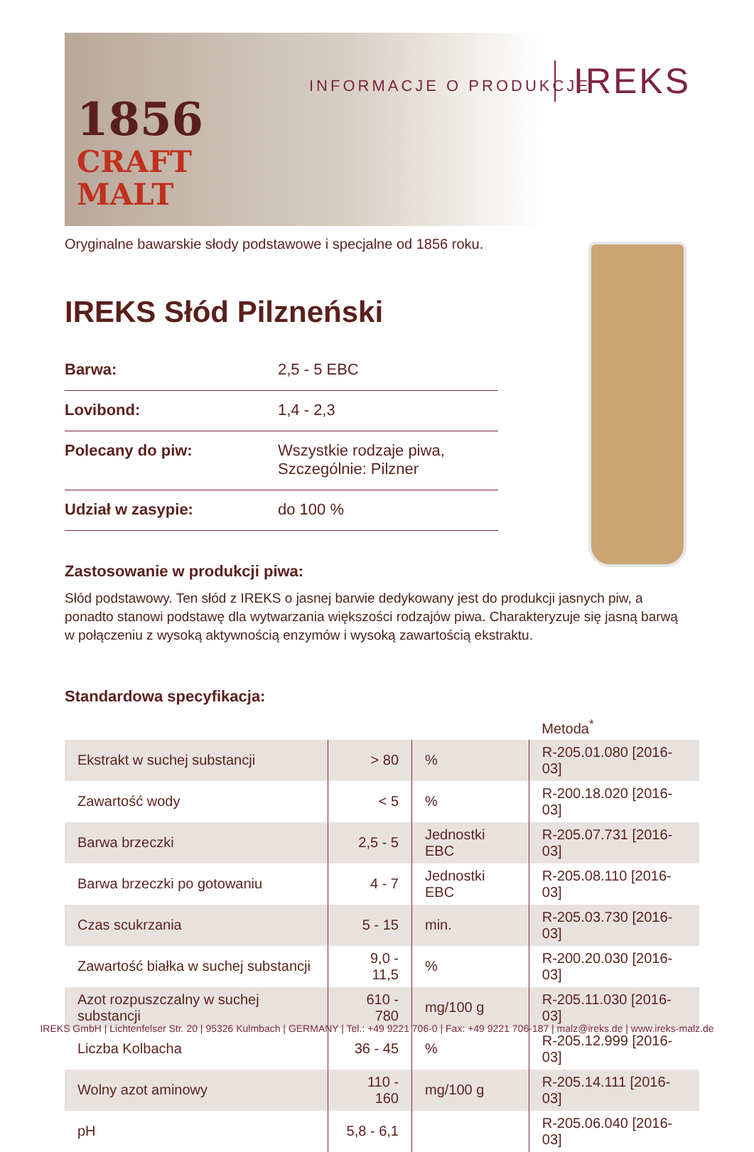1856
CRAFT
MALT
INFORMACJE O PRODUKCJE IREKS
Oryginalne bawarskie słody podstawowe i specjalne od 1856 roku.
IREKS Słód Pilzneński
| Barwa: | 2,5 - 5 EBC |
| Lovibond: | 1,4 - 2,3 |
| Polecany do piw: | Wszystkie rodzaje piwa, Szczególnie: Pilzner |
| Udział w zasypie: | do 100 % |
Zastosowanie w produkcji piwa:
Słód podstawowy. Ten słód z IREKS o jasnej barwie dedykowany jest do produkcji jasnych piw, a ponadto stanowi podstawę dla wytwarzania większości rodzajów piwa. Charakteryzuje się jasną barwą w połączeniu z wysoką aktywnością enzymów i wysoką zawartością ekstraktu.
Standardowa specyfikacja:
| | | | Metoda<sup>*</sup> |
| --- | --- | --- | --- |
| Ekstrakt w suchej substancji | > 80 | % | R-205.01.080 [2016-03] |
| Zawartość wody | < 5 | % | R-200.18.020 [2016-03] |
| Barwa brzeczki | 2,5 - 5 | Jednostki EBC | R-205.07.731 [2016-03] |
| Barwa brzeczki po gotowaniu | 4 - 7 | Jednostki EBC | R-205.08.110 [2016-03] |
| Czas scukrzania | 5 - 15 | min. | R-205.03.730 [2016-03] |
| Zawartość białka w suchej substancji | 9,0 - 11,5 | % | R-200.20.030 [2016-03] |
| Azot rozpuszczalny w suchej substancji | 610 - 780 | mg/100 g | R-205.11.030 [2016-03] |
| Liczba Kolbacha | 36 - 45 | % | R-205.12.999 [2016-03] |
| Wolny azot aminowy | 110 - 160 | mg/100 g | R-205.14.111 [2016-03] |
| pH | 5,8 - 6,1 | | R-205.06.040 [2016-03] |
IREKS GmbH | Lichtenfelser Str. 20 | 95326 Kulmbach | GERMANY | Tel.: +49 9221 706-0 | Fax: +49 9221 706-187 | malz@ireks.de | www.ireks-malz.de